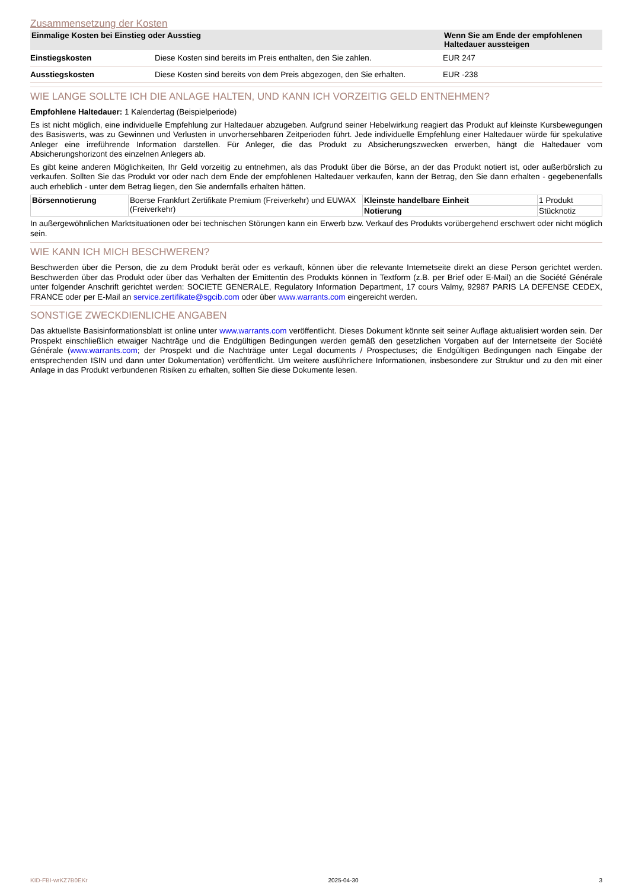Zusammensetzung der Kosten
| Einmalige Kosten bei Einstieg oder Ausstieg | | Wenn Sie am Ende der empfohlenen Haltedauer aussteigen |
| --- | --- | --- |
| Einstiegskosten | Diese Kosten sind bereits im Preis enthalten, den Sie zahlen. | EUR 247 |
| Ausstiegskosten | Diese Kosten sind bereits von dem Preis abgezogen, den Sie erhalten. | EUR -238 |
WIE LANGE SOLLTE ICH DIE ANLAGE HALTEN, UND KANN ICH VORZEITIG GELD ENTNEHMEN?
Empfohlene Haltedauer: 1 Kalendertag (Beispielperiode)
Es ist nicht möglich, eine individuelle Empfehlung zur Haltedauer abzugeben. Aufgrund seiner Hebelwirkung reagiert das Produkt auf kleinste Kursbewegungen des Basiswerts, was zu Gewinnen und Verlusten in unvorhersehbaren Zeitperioden führt. Jede individuelle Empfehlung einer Haltedauer würde für spekulative Anleger eine irreführende Information darstellen. Für Anleger, die das Produkt zu Absicherungszwecken erwerben, hängt die Haltedauer vom Absicherungshorizont des einzelnen Anlegers ab.
Es gibt keine anderen Möglichkeiten, Ihr Geld vorzeitig zu entnehmen, als das Produkt über die Börse, an der das Produkt notiert ist, oder außerbörslich zu verkaufen. Sollten Sie das Produkt vor oder nach dem Ende der empfohlenen Haltedauer verkaufen, kann der Betrag, den Sie dann erhalten - gegebenenfalls auch erheblich - unter dem Betrag liegen, den Sie andernfalls erhalten hätten.
| Börsennotierung | Boerse Frankfurt Zertifikate Premium (Freiverkehr) und EUWAX (Freiverkehr) | Kleinste handelbare Einheit | 1 Produkt |
| | | Notierung | Stücknotiz |
In außergewöhnlichen Marktsituationen oder bei technischen Störungen kann ein Erwerb bzw. Verkauf des Produkts vorübergehend erschwert oder nicht möglich sein.
WIE KANN ICH MICH BESCHWEREN?
Beschwerden über die Person, die zu dem Produkt berät oder es verkauft, können über die relevante Internetseite direkt an diese Person gerichtet werden. Beschwerden über das Produkt oder über das Verhalten der Emittentin des Produkts können in Textform (z.B. per Brief oder E-Mail) an die Société Générale unter folgender Anschrift gerichtet werden: SOCIETE GENERALE, Regulatory Information Department, 17 cours Valmy, 92987 PARIS LA DEFENSE CEDEX, FRANCE oder per E-Mail an service.zertifikate@sgcib.com oder über www.warrants.com eingereicht werden.
SONSTIGE ZWECKDIENLICHE ANGABEN
Das aktuellste Basisinformationsblatt ist online unter www.warrants.com veröffentlicht. Dieses Dokument könnte seit seiner Auflage aktualisiert worden sein. Der Prospekt einschließlich etwaiger Nachträge und die Endgültigen Bedingungen werden gemäß den gesetzlichen Vorgaben auf der Internetseite der Société Générale (www.warrants.com; der Prospekt und die Nachträge unter Legal documents / Prospectuses; die Endgültigen Bedingungen nach Eingabe der entsprechenden ISIN und dann unter Dokumentation) veröffentlicht. Um weitere ausführlichere Informationen, insbesondere zur Struktur und zu den mit einer Anlage in das Produkt verbundenen Risiken zu erhalten, sollten Sie diese Dokumente lesen.
KID-FBI-wrKZ7B0EKr 2025-04-30 3